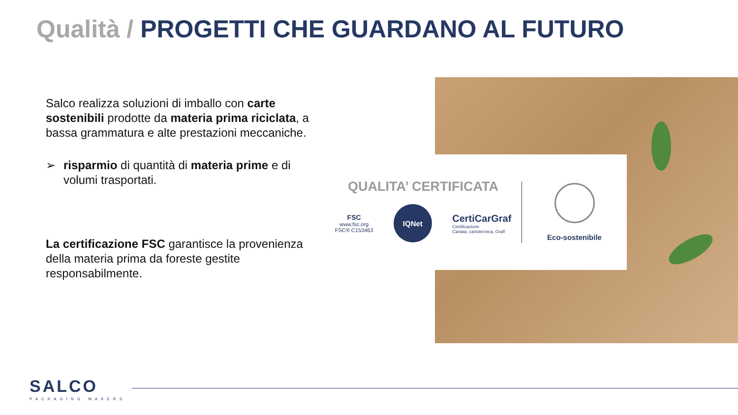Qualità / PROGETTI CHE GUARDANO AL FUTURO
Salco realizza soluzioni di imballo con carte sostenibili prodotte da materia prima riciclata, a bassa grammatura e alte prestazioni meccaniche.
➢ risparmio di quantità di materia prime e di volumi trasportati.
La certificazione FSC garantisce la provenienza della materia prima da foreste gestite responsabilmente.
QUALITA’ CERTIFICATA
FSC
www.fsc.org
FSC® C153463
IQNet
CertiCarGraf
Certificazione
Cartaia, cartotecnica, Grafi
Eco-sostenibile
SALCO
PACKAGING MAKERS